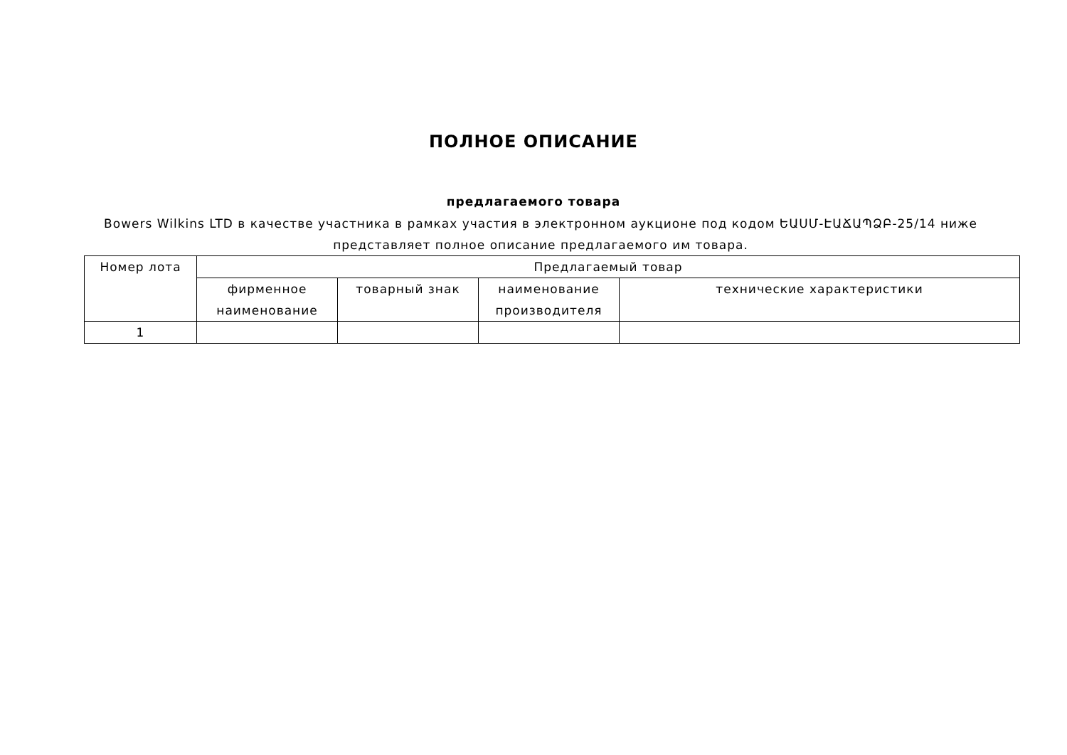ПОЛНОЕ ОПИСАНИЕ
предлагаемого товара
Bowers Wilkins LTD в качестве участника в рамках участия в электронном аукционе под кодом ԵԱՍՄ-ԷԱՃԱՊՁԲ-25/14 ниже представляет полное описание предлагаемого им товара.
| Номер лота | Предлагаемый товар | | | |
| --- | --- | --- | --- | --- |
| | фирменное наименование | товарный знак | наименование производителя | технические характеристики |
| 1 | | | | |